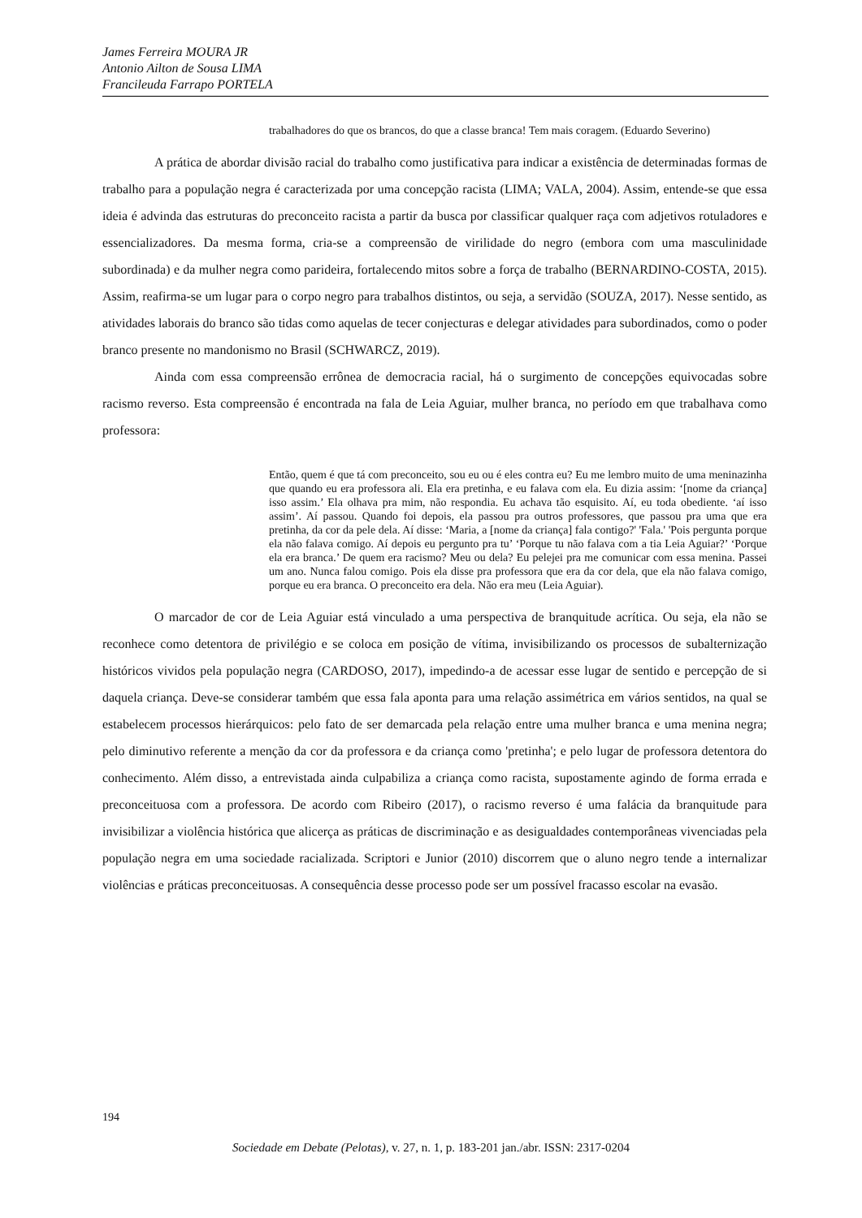James Ferreira MOURA JR
Antonio Ailton de Sousa LIMA
Francileuda Farrapo PORTELA
trabalhadores do que os brancos, do que a classe branca! Tem mais coragem. (Eduardo Severino)
A prática de abordar divisão racial do trabalho como justificativa para indicar a existência de determinadas formas de trabalho para a população negra é caracterizada por uma concepção racista (LIMA; VALA, 2004). Assim, entende-se que essa ideia é advinda das estruturas do preconceito racista a partir da busca por classificar qualquer raça com adjetivos rotuladores e essencializadores. Da mesma forma, cria-se a compreensão de virilidade do negro (embora com uma masculinidade subordinada) e da mulher negra como parideira, fortalecendo mitos sobre a força de trabalho (BERNARDINO-COSTA, 2015). Assim, reafirma-se um lugar para o corpo negro para trabalhos distintos, ou seja, a servidão (SOUZA, 2017). Nesse sentido, as atividades laborais do branco são tidas como aquelas de tecer conjecturas e delegar atividades para subordinados, como o poder branco presente no mandonismo no Brasil (SCHWARCZ, 2019).
Ainda com essa compreensão errônea de democracia racial, há o surgimento de concepções equivocadas sobre racismo reverso. Esta compreensão é encontrada na fala de Leia Aguiar, mulher branca, no período em que trabalhava como professora:
Então, quem é que tá com preconceito, sou eu ou é eles contra eu? Eu me lembro muito de uma meninazinha que quando eu era professora ali. Ela era pretinha, e eu falava com ela. Eu dizia assim: ‘[nome da criança] isso assim.’ Ela olhava pra mim, não respondia. Eu achava tão esquisito. Aí, eu toda obediente. ‘aí isso assim’. Aí passou. Quando foi depois, ela passou pra outros professores, que passou pra uma que era pretinha, da cor da pele dela. Aí disse: ‘Maria, a [nome da criança] fala contigo?' 'Fala.' 'Pois pergunta porque ela não falava comigo. Aí depois eu pergunto pra tu’ ‘Porque tu não falava com a tia Leia Aguiar?’ ‘Porque ela era branca.’ De quem era racismo? Meu ou dela? Eu pelejei pra me comunicar com essa menina. Passei um ano. Nunca falou comigo. Pois ela disse pra professora que era da cor dela, que ela não falava comigo, porque eu era branca. O preconceito era dela. Não era meu (Leia Aguiar).
O marcador de cor de Leia Aguiar está vinculado a uma perspectiva de branquitude acrítica. Ou seja, ela não se reconhece como detentora de privilégio e se coloca em posição de vítima, invisibilizando os processos de subalternização históricos vividos pela população negra (CARDOSO, 2017), impedindo-a de acessar esse lugar de sentido e percepção de si daquela criança. Deve-se considerar também que essa fala aponta para uma relação assimétrica em vários sentidos, na qual se estabelecem processos hierárquicos: pelo fato de ser demarcada pela relação entre uma mulher branca e uma menina negra; pelo diminutivo referente a menção da cor da professora e da criança como 'pretinha'; e pelo lugar de professora detentora do conhecimento. Além disso, a entrevistada ainda culpabiliza a criança como racista, supostamente agindo de forma errada e preconceituosa com a professora. De acordo com Ribeiro (2017), o racismo reverso é uma falácia da branquitude para invisibilizar a violência histórica que alicerça as práticas de discriminação e as desigualdades contemporâneas vivenciadas pela população negra em uma sociedade racializada. Scriptori e Junior (2010) discorrem que o aluno negro tende a internalizar violências e práticas preconceituosas. A consequência desse processo pode ser um possível fracasso escolar na evasão.
194
Sociedade em Debate (Pelotas), v. 27, n. 1, p. 183-201 jan./abr. ISSN: 2317-0204